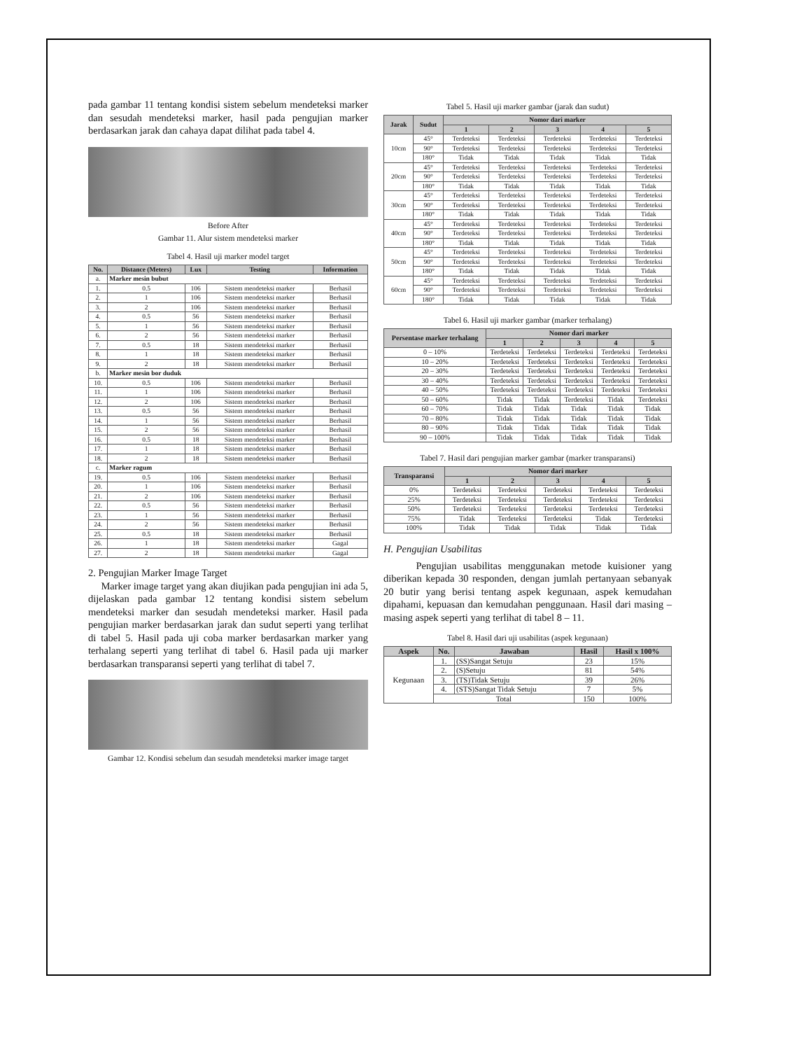pada gambar 11 tentang kondisi sistem sebelum mendeteksi marker dan sesudah mendeteksi marker, hasil pada pengujian marker berdasarkan jarak dan cahaya dapat dilihat pada tabel 4.
Before After
Gambar 11. Alur sistem mendeteksi marker
Tabel 4. Hasil uji marker model target
| No. | Distance (Meters) | Lux | Testing | Information |
| --- | --- | --- | --- | --- |
| a. | Marker mesin bubut | | | |
| 1. | 0.5 | 106 | Sistem mendeteksi marker | Berhasil |
| 2. | 1 | 106 | Sistem mendeteksi marker | Berhasil |
| 3. | 2 | 106 | Sistem mendeteksi marker | Berhasil |
| 4. | 0.5 | 56 | Sistem mendeteksi marker | Berhasil |
| 5. | 1 | 56 | Sistem mendeteksi marker | Berhasil |
| 6. | 2 | 56 | Sistem mendeteksi marker | Berhasil |
| 7. | 0.5 | 18 | Sistem mendeteksi marker | Berhasil |
| 8. | 1 | 18 | Sistem mendeteksi marker | Berhasil |
| 9. | 2 | 18 | Sistem mendeteksi marker | Berhasil |
| b. | Marker mesin bor duduk | | | |
| 10. | 0.5 | 106 | Sistem mendeteksi marker | Berhasil |
| 11. | 1 | 106 | Sistem mendeteksi marker | Berhasil |
| 12. | 2 | 106 | Sistem mendeteksi marker | Berhasil |
| 13. | 0.5 | 56 | Sistem mendeteksi marker | Berhasil |
| 14. | 1 | 56 | Sistem mendeteksi marker | Berhasil |
| 15. | 2 | 56 | Sistem mendeteksi marker | Berhasil |
| 16. | 0.5 | 18 | Sistem mendeteksi marker | Berhasil |
| 17. | 1 | 18 | Sistem mendeteksi marker | Berhasil |
| 18. | 2 | 18 | Sistem mendeteksi marker | Berhasil |
| c. | Marker ragum | | | |
| 19. | 0.5 | 106 | Sistem mendeteksi marker | Berhasil |
| 20. | 1 | 106 | Sistem mendeteksi marker | Berhasil |
| 21. | 2 | 106 | Sistem mendeteksi marker | Berhasil |
| 22. | 0.5 | 56 | Sistem mendeteksi marker | Berhasil |
| 23. | 1 | 56 | Sistem mendeteksi marker | Berhasil |
| 24. | 2 | 56 | Sistem mendeteksi marker | Berhasil |
| 25. | 0.5 | 18 | Sistem mendeteksi marker | Berhasil |
| 26. | 1 | 18 | Sistem mendeteksi marker | Gagal |
| 27. | 2 | 18 | Sistem mendeteksi marker | Gagal |
2. Pengujian Marker Image Target
Marker image target yang akan diujikan pada pengujian ini ada 5, dijelaskan pada gambar 12 tentang kondisi sistem sebelum mendeteksi marker dan sesudah mendeteksi marker. Hasil pada pengujian marker berdasarkan jarak dan sudut seperti yang terlihat di tabel 5. Hasil pada uji coba marker berdasarkan marker yang terhalang seperti yang terlihat di tabel 6. Hasil pada uji marker berdasarkan transparansi seperti yang terlihat di tabel 7.
Gambar 12. Kondisi sebelum dan sesudah mendeteksi marker image target
Tabel 5. Hasil uji marker gambar (jarak dan sudut)
| Jarak | Sudut | Nomor dari marker | | | | |
| --- | --- | --- | --- | --- | --- | --- |
| | | 1 | 2 | 3 | 4 | 5 |
| 10cm | 45° | Terdeteksi | Terdeteksi | Terdeteksi | Terdeteksi | Terdeteksi |
| | 90° | Terdeteksi | Terdeteksi | Terdeteksi | Terdeteksi | Terdeteksi |
| | 180° | Tidak | Tidak | Tidak | Tidak | Tidak |
| 20cm | 45° | Terdeteksi | Terdeteksi | Terdeteksi | Terdeteksi | Terdeteksi |
| | 90° | Terdeteksi | Terdeteksi | Terdeteksi | Terdeteksi | Terdeteksi |
| | 180° | Tidak | Tidak | Tidak | Tidak | Tidak |
| 30cm | 45° | Terdeteksi | Terdeteksi | Terdeteksi | Terdeteksi | Terdeteksi |
| | 90° | Terdeteksi | Terdeteksi | Terdeteksi | Terdeteksi | Terdeteksi |
| | 180° | Tidak | Tidak | Tidak | Tidak | Tidak |
| 40cm | 45° | Terdeteksi | Terdeteksi | Terdeteksi | Terdeteksi | Terdeteksi |
| | 90° | Terdeteksi | Terdeteksi | Terdeteksi | Terdeteksi | Terdeteksi |
| | 180° | Tidak | Tidak | Tidak | Tidak | Tidak |
| 50cm | 45° | Terdeteksi | Terdeteksi | Terdeteksi | Terdeteksi | Terdeteksi |
| | 90° | Terdeteksi | Terdeteksi | Terdeteksi | Terdeteksi | Terdeteksi |
| | 180° | Tidak | Tidak | Tidak | Tidak | Tidak |
| 60cm | 45° | Terdeteksi | Terdeteksi | Terdeteksi | Terdeteksi | Terdeteksi |
| | 90° | Terdeteksi | Terdeteksi | Terdeteksi | Terdeteksi | Terdeteksi |
| | 180° | Tidak | Tidak | Tidak | Tidak | Tidak |
Tabel 6. Hasil uji marker gambar (marker terhalang)
| Persentase marker terhalang | Nomor dari marker | | | | |
| --- | --- | --- | --- | --- | --- |
| | 1 | 2 | 3 | 4 | 5 |
| 0 – 10% | Terdeteksi | Terdeteksi | Terdeteksi | Terdeteksi | Terdeteksi |
| 10 – 20% | Terdeteksi | Terdeteksi | Terdeteksi | Terdeteksi | Terdeteksi |
| 20 – 30% | Terdeteksi | Terdeteksi | Terdeteksi | Terdeteksi | Terdeteksi |
| 30 – 40% | Terdeteksi | Terdeteksi | Terdeteksi | Terdeteksi | Terdeteksi |
| 40 – 50% | Terdeteksi | Terdeteksi | Terdeteksi | Terdeteksi | Terdeteksi |
| 50 – 60% | Tidak | Tidak | Terdeteksi | Tidak | Terdeteksi |
| 60 – 70% | Tidak | Tidak | Tidak | Tidak | Tidak |
| 70 – 80% | Tidak | Tidak | Tidak | Tidak | Tidak |
| 80 – 90% | Tidak | Tidak | Tidak | Tidak | Tidak |
| 90 – 100% | Tidak | Tidak | Tidak | Tidak | Tidak |
Tabel 7. Hasil dari pengujian marker gambar (marker transparansi)
| Transparansi | Nomor dari marker | | | | |
| --- | --- | --- | --- | --- | --- |
| | 1 | 2 | 3 | 4 | 5 |
| 0% | Terdeteksi | Terdeteksi | Terdeteksi | Terdeteksi | Terdeteksi |
| 25% | Terdeteksi | Terdeteksi | Terdeteksi | Terdeteksi | Terdeteksi |
| 50% | Terdeteksi | Terdeteksi | Terdeteksi | Terdeteksi | Terdeteksi |
| 75% | Tidak | Terdeteksi | Terdeteksi | Tidak | Terdeteksi |
| 100% | Tidak | Tidak | Tidak | Tidak | Tidak |
H. Pengujian Usabilitas
Pengujian usabilitas menggunakan metode kuisioner yang diberikan kepada 30 responden, dengan jumlah pertanyaan sebanyak 20 butir yang berisi tentang aspek kegunaan, aspek kemudahan dipahami, kepuasan dan kemudahan penggunaan. Hasil dari masing – masing aspek seperti yang terlihat di tabel 8 – 11.
Tabel 8. Hasil dari uji usabilitas (aspek kegunaan)
| Aspek | No. | Jawaban | Hasil | Hasil x 100% |
| --- | --- | --- | --- | --- |
| Kegunaan | 1. | (SS)Sangat Setuju | 23 | 15% |
| | 2. | (S)Setuju | 81 | 54% |
| | 3. | (TS)Tidak Setuju | 39 | 26% |
| | 4. | (STS)Sangat Tidak Setuju | 7 | 5% |
| | Total | | 150 | 100% |